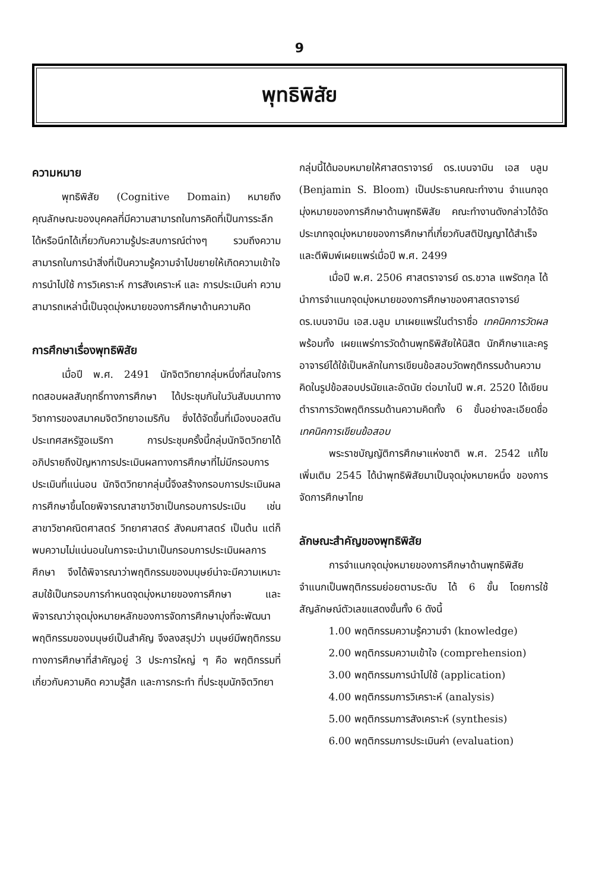9
พุทธิพิสัย
ความหมาย
พุทธิพิสัย (Cognitive Domain) หมายถึงคุณลักษณะของบุคคลที่มีความสามารถในการคิดที่เป็นการระลึกได้หรือนึกได้เกี่ยวกับความรู้ประสบการณ์ต่างๆ รวมถึงความสามารถในการนำสิ่งที่เป็นความรู้ความจำไปขยายให้เกิดความเข้าใจ การนำไปใช้ การวิเคราะห์ การสังเคราะห์ และ การประเมินค่า ความสามารถเหล่านี้เป็นจุดมุ่งหมายของการศึกษาด้านความคิด
การศึกษาเรื่องพุทธิพิสัย
เมื่อปี พ.ศ. 2491 นักจิตวิทยากลุ่มหนึ่งที่สนใจการทดสอบผลสัมฤทธิ์ทางการศึกษา ได้ประชุมกันในวันสัมมนาทางวิชาการของสมาคมจิตวิทยาอเมริกัน ซึ่งได้จัดขึ้นที่เมืองบอสตัน ประเทศสหรัฐอเมริกา การประชุมครั้งนี้กลุ่มนักจิตวิทยาได้อภิปรายถึงปัญหาการประเมินผลทางการศึกษาที่ไม่มีกรอบการประเมินที่แน่นอน นักจิตวิทยากลุ่มนี้จึงสร้างกรอบการประเมินผลการศึกษาขึ้นโดยพิจารณาสาขาวิชาเป็นกรอบการประเมิน เช่น สาขาวิชาคณิตศาสตร์ วิทยาศาสตร์ สังคมศาสตร์ เป็นต้น แต่ก็พบความไม่แน่นอนในการจะนำมาเป็นกรอบการประเมินผลการศึกษา จึงได้พิจารณาว่าพฤติกรรมของมนุษย์น่าจะมีความเหมาะสมใช้เป็นกรอบการกำหนดจุดมุ่งหมายของการศึกษา และพิจารณาว่าจุดมุ่งหมายหลักของการจัดการศึกษามุ่งที่จะพัฒนาพฤติกรรมของมนุษย์เป็นสำคัญ จึงลงสรุปว่า มนุษย์มีพฤติกรรมทางการศึกษาที่สำคัญอยู่ 3 ประการใหญ่ ๆ คือ พฤติกรรมที่เกี่ยวกับความคิด ความรู้สึก และการกระทำ ที่ประชุมนักจิตวิทยา
กลุ่มนี้ได้มอบหมายให้ศาสตราจารย์ ดร.เบนจามิน เอส บลูม (Benjamin S. Bloom) เป็นประธานคณะทำงาน จำแนกจุดมุ่งหมายของการศึกษาด้านพุทธิพิสัย คณะทำงานดังกล่าวได้จัดประเภทจุดมุ่งหมายของการศึกษาที่เกี่ยวกับสติปัญญาได้สำเร็จและตีพิมพ์เผยแพร่เมื่อปี พ.ศ. 2499
เมื่อปี พ.ศ. 2506 ศาสตราจารย์ ดร.ชวาล แพรัตกุล ได้นำการจำแนกจุดมุ่งหมายของการศึกษาของศาสตราจารย์ ดร.เบนจามิน เอส.บลูม มาเผยแพร่ในตำราชื่อ เทคนิคการวัดผล พร้อมทั้ง เผยแพร่การวัดด้านพุทธิพิสัยให้นิสิต นักศึกษาและครูอาจารย์ได้ใช้เป็นหลักในการเขียนข้อสอบวัดพฤติกรรมด้านความคิดในรูปข้อสอบปรนัยและอัตนัย ต่อมาในปี พ.ศ. 2520 ได้เขียนตำราการวัดพฤติกรรมด้านความคิดทั้ง 6 ขั้นอย่างละเอียดชื่อ เทคนิคการเขียนข้อสอบ
พระราชบัญญัติการศึกษาแห่งชาติ พ.ศ. 2542 แก้ไขเพิ่มเติม 2545 ได้นำพุทธิพิสัยมาเป็นจุดมุ่งหมายหนึ่ง ของการจัดการศึกษาไทย
ลักษณะสำคัญของพุทธิพิสัย
การจำแนกจุดมุ่งหมายของการศึกษาด้านพุทธิพิสัย จำแนกเป็นพฤติกรรมย่อยตามระดับ ได้ 6 ขั้น โดยการใช้สัญลักษณ์ตัวเลขแสดงขั้นทั้ง 6 ดังนี้
1.00 พฤติกรรมความรู้ความจำ (knowledge)
2.00 พฤติกรรมความเข้าใจ (comprehension)
3.00 พฤติกรรมการนำไปใช้ (application)
4.00 พฤติกรรมการวิเคราะห์ (analysis)
5.00 พฤติกรรมการสังเคราะห์ (synthesis)
6.00 พฤติกรรมการประเมินค่า (evaluation)